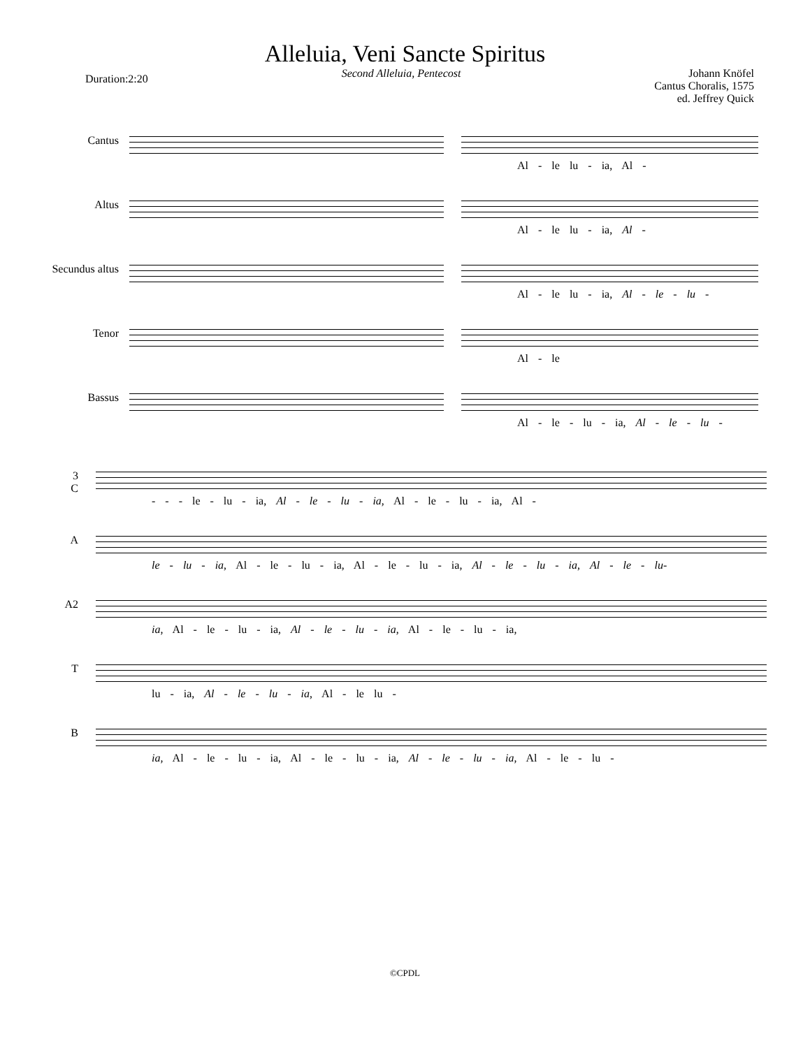Alleluia, Veni Sancte Spiritus
Duration:2:20
Second Alleluia, Pentecost Johann Knöfel
Cantus Choralis, 1575
ed. Jeffrey Quick
Cantus
Altus
Secundus altus
Tenor
Bassus
Al - le lu - ia, Al -
Al - le lu - ia, Al -
Al - le lu - ia, Al - le - lu -
Al - le
Al - le - lu - ia, Al - le - lu -
3
C
A
A2
T
B
- - - le - lu - ia, Al - le - lu - ia, Al - le - lu - ia, Al -
le - lu - ia, Al - le - lu - ia, Al - le - lu - ia, Al - le - lu - ia, Al - le - lu-
ia, Al - le - lu - ia, Al - le - lu - ia, Al - le - lu - ia,
lu - ia, Al - le - lu - ia, Al - le lu -
ia, Al - le - lu - ia, Al - le - lu - ia, Al - le - lu - ia, Al - le - lu -
©CPDL